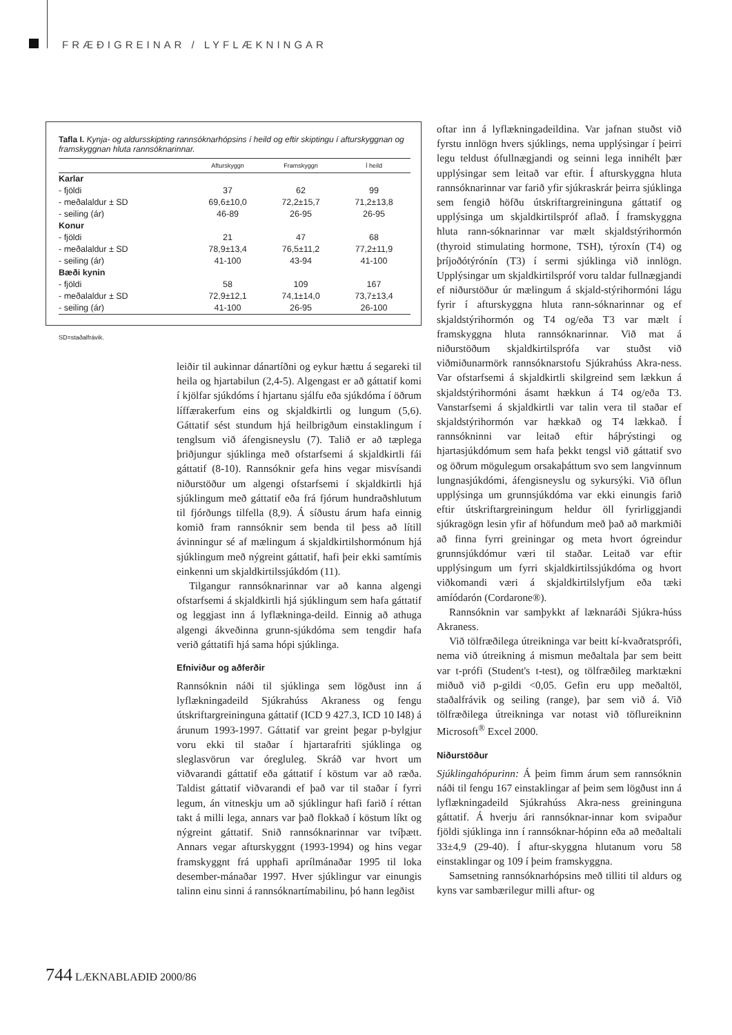FRÆÐIGREINAR / LYFLÆKNINGAR
Tafla I. Kynja- og aldursskipting rannsóknarhópsins í heild og eftir skiptingu í afturskyggnan og framskyggnan hluta rannsóknarinnar.
| | Afturskyggn | Framskyggn | Í heild |
| --- | --- | --- | --- |
| Karlar | | | |
| - fjöldi | 37 | 62 | 99 |
| - meðalaldur ± SD | 69,6±10,0 | 72,2±15,7 | 71,2±13,8 |
| - seiling (ár) | 46-89 | 26-95 | 26-95 |
| Konur | | | |
| - fjöldi | 21 | 47 | 68 |
| - meðalaldur ± SD | 78,9±13,4 | 76,5±11,2 | 77,2±11,9 |
| - seiling (ár) | 41-100 | 43-94 | 41-100 |
| Bæði kynin | | | |
| - fjöldi | 58 | 109 | 167 |
| - meðalaldur ± SD | 72,9±12,1 | 74,1±14,0 | 73,7±13,4 |
| - seiling (ár) | 41-100 | 26-95 | 26-100 |
SD=staðalfrávik.
leiðir til aukinnar dánartíðni og eykur hættu á segareki til heila og hjartabilun (2,4-5). Algengast er að gáttatif komi í kjölfar sjúkdóms í hjartanu sjálfu eða sjúkdóma í öðrum líffærakerfum eins og skjaldkirtli og lungum (5,6). Gáttatif sést stundum hjá heilbrigðum einstaklingum í tenglsum við áfengisneyslu (7). Talið er að tæplega þriðjungur sjúklinga með ofstarfsemi á skjaldkirtli fái gáttatif (8-10). Rannsóknir gefa hins vegar misvísandi niðurstöður um algengi ofstarfsemi í skjaldkirtli hjá sjúklingum með gáttatif eða frá fjórum hundraðshlutum til fjórðungs tilfella (8,9). Á síðustu árum hafa einnig komið fram rannsóknir sem benda til þess að lítill ávinningur sé af mælingum á skjaldkirtilshormónum hjá sjúklingum með nýgreint gáttatif, hafi þeir ekki samtímis einkenni um skjaldkirtilssjúkdóm (11).
Tilgangur rannsóknarinnar var að kanna algengi ofstarfsemi á skjaldkirtli hjá sjúklingum sem hafa gáttatif og leggjast inn á lyflækninga-deild. Einnig að athuga algengi ákveðinna grunn-sjúkdóma sem tengdir hafa verið gáttatifi hjá sama hópi sjúklinga.
Efniviður og aðferðir
Rannsóknin náði til sjúklinga sem lögðust inn á lyflækningadeild Sjúkrahúss Akraness og fengu útskriftargreininguna gáttatif (ICD 9 427.3, ICD 10 I48) á árunum 1993-1997. Gáttatif var greint þegar p-bylgjur voru ekki til staðar í hjartarafriti sjúklinga og sleglasvörun var óregluleg. Skráð var hvort um viðvarandi gáttatif eða gáttatif í köstum var að ræða. Taldist gáttatif viðvarandi ef það var til staðar í fyrri legum, án vitneskju um að sjúklingur hafi farið í réttan takt á milli lega, annars var það flokkað í köstum líkt og nýgreint gáttatif. Snið rannsóknarinnar var tvíþætt. Annars vegar afturskyggnt (1993-1994) og hins vegar framskyggnt frá upphafi aprílmánaðar 1995 til loka desember-mánaðar 1997. Hver sjúklingur var einungis talinn einu sinni á rannsóknartímabilinu, þó hann legðist
oftar inn á lyflækningadeildina. Var jafnan stuðst við fyrstu innlögn hvers sjúklings, nema upplýsingar í þeirri legu teldust ófullnægjandi og seinni lega innihélt þær upplýsingar sem leitað var eftir. Í afturskyggna hluta rannsóknarinnar var farið yfir sjúkraskrár þeirra sjúklinga sem fengið höfðu útskriftargreininguna gáttatif og upplýsinga um skjaldkirtilspróf aflað. Í framskyggna hluta rann-sóknarinnar var mælt skjaldstýrihormón (thyroid stimulating hormone, TSH), týroxín (T4) og þríjoðótýrónín (T3) í sermi sjúklinga við innlögn. Upplýsingar um skjaldkirtilspróf voru taldar fullnægjandi ef niðurstöður úr mælingum á skjald-stýrihormóni lágu fyrir í afturskyggna hluta rann-sóknarinnar og ef skjaldstýrihormón og T4 og/eða T3 var mælt í framskyggna hluta rannsóknarinnar. Við mat á niðurstöðum skjaldkirtilsprófa var stuðst við viðmiðunarmörk rannsóknarstofu Sjúkrahúss Akra-ness. Var ofstarfsemi á skjaldkirtli skilgreind sem lækkun á skjaldstýrihormóni ásamt hækkun á T4 og/eða T3. Vanstarfsemi á skjaldkirtli var talin vera til staðar ef skjaldstýrihormón var hækkað og T4 lækkað. Í rannsókninni var leitað eftir háþrýstingi og hjartasjúkdómum sem hafa þekkt tengsl við gáttatif svo og öðrum mögulegum orsakaþáttum svo sem langvinnum lungnasjúkdómi, áfengisneyslu og sykursýki. Við öflun upplýsinga um grunnsjúkdóma var ekki einungis farið eftir útskriftargreiningum heldur öll fyrirliggjandi sjúkragögn lesin yfir af höfundum með það að markmiði að finna fyrri greiningar og meta hvort ógreindur grunnsjúkdómur væri til staðar. Leitað var eftir upplýsingum um fyrri skjaldkirtilssjúkdóma og hvort viðkomandi væri á skjaldkirtilslyfjum eða tæki amíódarón (Cordarone®).
Rannsóknin var samþykkt af læknaráði Sjúkra-húss Akraness.
Við tölfræðilega útreikninga var beitt kí-kvaðratsprófi, nema við útreikning á mismun meðaltala þar sem beitt var t-prófi (Student's t-test), og tölfræðileg marktækni miðuð við p-gildi <0,05. Gefin eru upp meðaltöl, staðalfrávik og seiling (range), þar sem við á. Við tölfræðilega útreikninga var notast við töflureikninn Microsoft<sup>®</sup> Excel 2000.
Niðurstöður
Sjúklingahópurinn: Á þeim fimm árum sem rannsóknin náði til fengu 167 einstaklingar af þeim sem lögðust inn á lyflækningadeild Sjúkrahúss Akra-ness greininguna gáttatif. Á hverju ári rannsóknar-innar kom svipaður fjöldi sjúklinga inn í rannsóknar-hópinn eða að meðaltali 33±4,9 (29-40). Í aftur-skyggna hlutanum voru 58 einstaklingar og 109 í þeim framskyggna.
Samsetning rannsóknarhópsins með tilliti til aldurs og kyns var sambærilegur milli aftur- og
744 LÆKNABLAÐIÐ 2000/86